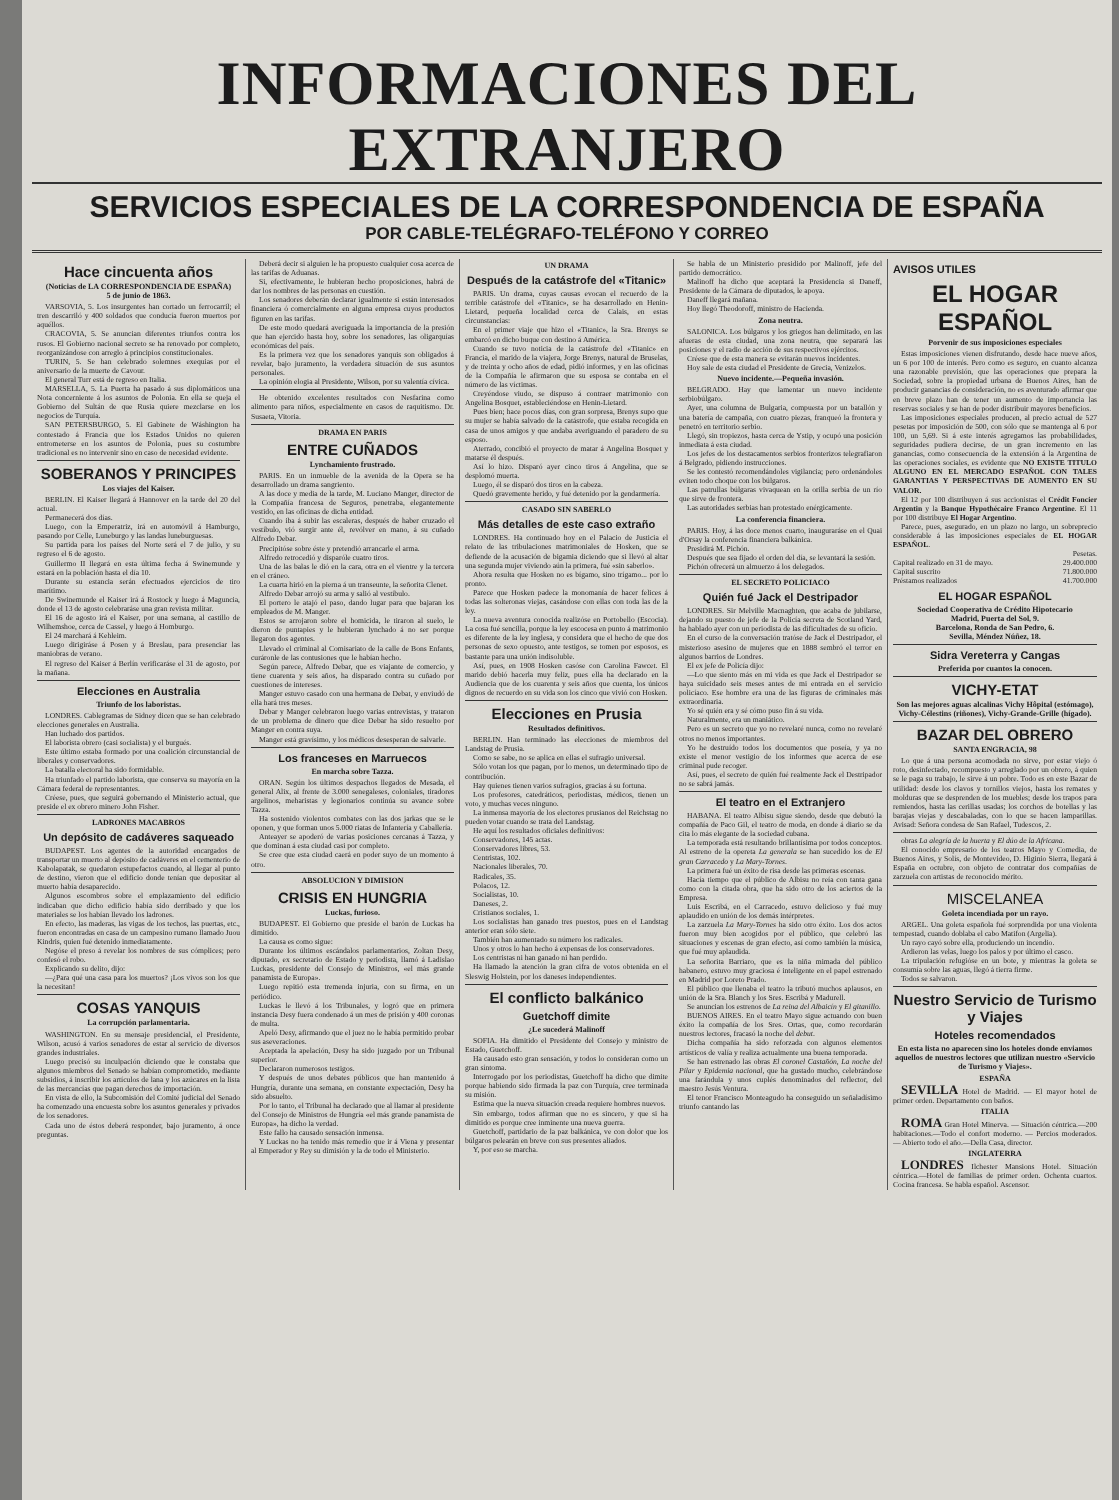INFORMACIONES DEL EXTRANJERO
SERVICIOS ESPECIALES DE LA CORRESPONDENCIA DE ESPAÑA
POR CABLE-TELÉGRAFO-TELÉFONO Y CORREO
Hace cincuenta años
(Noticias de LA CORRESPONDENCIA DE ESPAÑA)
5 de junio de 1863.
VARSOVIA, 5. Los insurgentes han cortado un ferrocarril; el tren descarriló y 400 soldados que conducía fueron muertos por aquéllos.
CRACOVIA, 5. Se anuncian diferentes triunfos contra los rusos. El Gobierno nacional secreto se ha renovado por completo, reorganizándose con arreglo á principios constitucionales.
TURIN, 5. Se han celebrado solemnes exequias por el aniversario de la muerte de Cavour.
El general Turr está de regreso en Italia.
MARSELLA, 5. La Puerta ha pasado á sus diplomáticos una Nota concerniente á los asuntos de Polonia. En ella se queja el Gobierno del Sultán de que Rusia quiere mezclarse en los negocios de Turquía.
SAN PETERSBURGO, 5. El Gabinete de Wáshington ha contestado á Francia que los Estados Unidos no quieren entrometerse en los asuntos de Polonia, pues su costumbre tradicional es no intervenir sino en caso de necesidad evidente.
SOBERANOS Y PRINCIPES
Los viajes del Kaiser.
BERLIN. El Kaiser llegará á Hannover en la tarde del 20 del actual.
Permanecerá dos días.
Luego, con la Emperatriz, irá en automóvil á Hamburgo, pasando por Celle, Luneburgo y las landas luneburguesas.
Su partida para los países del Norte será el 7 de julio, y su regreso el 6 de agosto.
Guillermo II llegará en esta última fecha á Swinemunde y estará en la población hasta el día 10.
Durante su estancia serán efectuados ejercicios de tiro marítimo.
De Swinemunde el Kaiser irá á Rostock y luego á Maguncia, donde el 13 de agosto celebraráse una gran revista militar.
El 16 de agosto irá el Kaiser, por una semana, al castillo de Wilhemshoe, cerca de Cassel, y luego á Homburgo.
El 24 marchará á Kehleim.
Luego dirigiráse á Posen y á Breslau, para presenciar las maniobras de verano.
El regreso del Kaiser á Berlín verificaráse el 31 de agosto, por la mañana.
Elecciones en Australia
Triunfo de los laboristas.
LONDRES. Cablegramas de Sidney dicen que se han celebrado elecciones generales en Australia.
Han luchado dos partidos.
El laborista obrero (casi socialista) y el burgués.
Este último estaba formado por una coalición circunstancial de liberales y conservadores.
La batalla electoral ha sido formidable.
Ha triunfado el partido laborista, que conserva su mayoría en la Cámara federal de representantes.
Créese, pues, que seguirá gobernando el Ministerio actual, que preside el ex obrero minero John Fisher.
LADRONES MACABROS
Un depósito de cadáveres saqueado
BUDAPEST. Los agentes de la autoridad encargados de transportar un muerto al depósito de cadáveres en el cementerio de Kabolapatak, se quedaron estupefactos cuando, al llegar al punto de destino, vieron que el edificio donde tenían que depositar al muerto había desaparecido.
Algunos escombros sobre el emplazamiento del edificio indicaban que dicho edificio había sido derribado y que los materiales se los habían llevado los ladrones.
En efecto, las maderas, las vigas de los techos, las puertas, etc., fueron encontradas en casa de un campesino rumano llamado Juou Kindris, quien fué detenido inmediatamente.
Negóse el preso á revelar los nombres de sus cómplices; pero confesó el robo.
Explicando su delito, dijo:
—¿Para qué una casa para los muertos? ¡Los vivos son los que la necesitan!
COSAS YANQUIS
La corrupción parlamentaria.
WASHINGTON. En su mensaje presidencial, el Presidente, Wilson, acusó á varios senadores de estar al servicio de diversos grandes industriales.
Luego precisó su inculpación diciendo que le constaba que algunos miembros del Senado se habían comprometido, mediante subsidios, á inscribir los artículos de lana y los azúcares en la lista de las mercancías que pagan derechos de importación.
En vista de ello, la Subcomisión del Comité judicial del Senado ha comenzado una encuesta sobre los asuntos generales y privados de los senadores.
Cada uno de éstos deberá responder, bajo juramento, á once preguntas.
Deberá decir si alguien le ha propuesto cualquier cosa acerca de las tarifas de Aduanas.
Si, efectivamente, le hubieran hecho proposiciones, habrá de dar los nombres de las personas en cuestión.
Los senadores deberán declarar igualmente si están interesados financiera ó comercialmente en alguna empresa cuyos productos figuren en las tarifas.
De este modo quedará averiguada la importancia de la presión que han ejercido hasta hoy, sobre los senadores, las oligarquías económicas del país.
Es la primera vez que los senadores yanquis son obligados á revelar, bajo juramento, la verdadera situación de sus asuntos personales.
La opinión elogia al Presidente, Wilson, por su valentía cívica.
He obtenido excelentes resultados con Nesfarina como alimento para niños, especialmente en casos de raquitismo. Dr. Susaeta, Vitoria.
DRAMA EN PARIS
ENTRE CUÑADOS
Lynchamiento frustrado.
PARIS. En un inmueble de la avenida de la Opera se ha desarrollado un drama sangriento.
A las doce y media de la tarde, M. Luciano Manger, director de la Compañía francesa de Seguros, penetraba, elegantemente vestido, en las oficinas de dicha entidad.
Cuando iba á subir las escaleras, después de haber cruzado el vestíbulo, vió surgir ante él, revólver en mano, á su cuñado Alfredo Debar.
Precipitóse sobre éste y pretendió arrancarle el arma.
Alfredo retrocedió y disparóle cuatro tiros.
Una de las balas le dió en la cara, otra en el vientre y la tercera en el cráneo.
La cuarta hirió en la pierna á un transeunte, la señorita Clenet.
Alfredo Debar arrojó su arma y salió al vestíbulo.
El portero le atajó el paso, dando lugar para que bajaran los empleados de M. Manger.
Estos se arrojaron sobre el homicida, le tiraron al suelo, le dieron de puntapies y le hubieran lynchado á no ser porque llegaron dos agentes.
Llevado el criminal al Comisariato de la calle de Bons Enfants, curáronle de las contusiones que le habían hecho.
Según parece, Alfredo Debar, que es viajante de comercio, y tiene cuarenta y seis años, ha disparado contra su cuñado por cuestiones de intereses.
Manger estuvo casado con una hermana de Debat, y enviudó de ella hará tres meses.
Debar y Manger celebraron luego varias entrevistas, y trataron de un problema de dinero que dice Debar ha sido resuelto por Manger en contra suya.
Manger está gravísimo, y los médicos desesperan de salvarle.
Los franceses en Marruecos
En marcha sobre Tazza.
ORAN. Según los últimos despachos llegados de Mesada, el general Alix, al frente de 3.000 senegaleses, coloniales, tiradores argelinos, meharistas y legionarios continúa su avance sobre Tazza.
Ha sostenido violentos combates con las dos jarkas que se le oponen, y que forman unos 5.000 riatas de Infantería y Caballería.
Anteayer se apoderó de varias posiciones cercanas á Tazza, y que dominan á esta ciudad casi por completo.
Se cree que esta ciudad caerá en poder suyo de un momento á otro.
ABSOLUCION Y DIMISION
CRISIS EN HUNGRIA
Luckas, furioso.
BUDAPEST. El Gobierno que preside el barón de Luckas ha dimitido.
La causa es como sigue:
Durante los últimos escándalos parlamentarios, Zoltan Desy, diputado, ex secretario de Estado y periodista, llamó á Ladislao Luckas, presidente del Consejo de Ministros, «el más grande panamista de Europa».
Luego repitió esta tremenda injuria, con su firma, en un periódico.
Luckas le llevó á los Tribunales, y logró que en primera instancia Desy fuera condenado á un mes de prisión y 400 coronas de multa.
Apeló Desy, afirmando que el juez no le había permitido probar sus aseveraciones.
Aceptada la apelación, Desy ha sido juzgado por un Tribunal superior.
Declararon numerosos testigos.
Y después de unos debates públicos que han mantenido á Hungría, durante una semana, en constante expectación, Desy ha sido absuelto.
Por lo tanto, el Tribunal ha declarado que al llamar al presidente del Consejo de Ministros de Hungría «el más grande panamista de Europa», ha dicho la verdad.
Este fallo ha causado sensación inmensa.
Y Luckas no ha tenido más remedio que ir á Viena y presentar al Emperador y Rey su dimisión y la de todo el Ministerio.
UN DRAMA
Después de la catástrofe del «Titanic»
PARIS. Un drama, cuyas causas evocan el recuerdo de la terrible catástrofe del «Titanic», se ha desarrollado en Henin-Lietard, pequeña localidad cerca de Calais, en estas circunstancias:
En el primer viaje que hizo el «Titanic», la Sra. Brenys se embarcó en dicho buque con destino á América.
Cuando se tuvo noticia de la catástrofe del «Titanic» en Francia, el marido de la viajera, Jorge Brenys, natural de Bruselas, y de treinta y ocho años de edad, pidió informes, y en las oficinas de la Compañía le afirmaron que su esposa se contaba en el número de las víctimas.
Creyéndose viudo, se dispuso á contraer matrimonio con Angelina Bosquet, estableciéndose en Henin-Lietard.
Pues bien; hace pocos días, con gran sorpresa, Brenys supo que su mujer se había salvado de la catástrofe, que estaba recogida en casa de unos amigos y que andaba averiguando el paradero de su esposo.
Aterrado, concibió el proyecto de matar á Angelina Bosquet y matarse él después.
Así lo hizo. Disparó ayer cinco tiros á Angelina, que se desplomó muerta.
Luego, él se disparó dos tiros en la cabeza.
Quedó gravemente herido, y fué detenido por la gendarmería.
CASADO SIN SABERLO
Más detalles de este caso extraño
LONDRES. Ha continuado hoy en el Palacio de Justicia el relato de las tribulaciones matrimoniales de Hosken, que se defiende de la acusación de bigamia diciendo que si llevó al altar una segunda mujer viviendo aún la primera, fué «sin saberlo».
Ahora resulta que Hosken no es bígamo, sino trígamo... por lo pronto.
Parece que Hosken padece la monomanía de hacer felices á todas las solteronas viejas, casándose con ellas con toda las de la ley.
La nueva aventura conocida realizóse en Portobello (Escocia). La cosa fué sencilla, porque la ley escocesa en punto á matrimonio es diferente de la ley inglesa, y considera que el hecho de que dos personas de sexo opuesto, ante testigos, se tomen por esposos, es bastante para una unión indisoluble.
Así, pues, en 1908 Hosken casóse con Carolina Fawcet. El marido debió hacerla muy feliz, pues ella ha declarado en la Audiencia que de los cuarenta y seis años que cuenta, los únicos dignos de recuerdo en su vida son los cinco que vivió con Hosken.
Elecciones en Prusia
Resultados definitivos.
BERLIN. Han terminado las elecciones de miembros del Landstag de Prusia.
Como se sabe, no se aplica en ellas el sufragio universal.
Sólo votan los que pagan, por lo menos, un determinado tipo de contribución.
Hay quienes tienen varios sufragios, gracias á su fortuna.
Los profesores, catedráticos, periodistas, médicos, tienen un voto, y muchas veces ninguno.
La inmensa mayoría de los electores prusianos del Reichstag no pueden votar cuando se trata del Landstag.
He aquí los resultados oficiales definitivos:
Conservadores, 145 actas.
Conservadores libres, 53.
Centristas, 102.
Nacionales liberales, 70.
Radicales, 35.
Polacos, 12.
Socialistas, 10.
Daneses, 2.
Cristianos sociales, 1.
Los socialistas han ganado tres puestos, pues en el Landstag anterior eran sólo siete.
También han aumentado su número los radicales.
Unos y otros lo han hecho á expensas de los conservadores.
Los centristas ni han ganado ni han perdido.
Ha llamado la atención la gran cifra de votos obtenida en el Sleswig Holstein, por los daneses independientes.
El conflicto balkánico
Guetchoff dimite
¿Le sucederá Malinoff
SOFIA. Ha dimitido el Presidente del Consejo y ministro de Estado, Guetchoff.
Ha causado esto gran sensación, y todos lo consideran como un gran síntoma.
Interrogado por los periodistas, Guetchoff ha dicho que dimite porque habiendo sido firmada la paz con Turquía, cree terminada su misión.
Estima que la nueva situación creada requiere hombres nuevos.
Sin embargo, todos afirman que no es sincero, y que si ha dimitido es porque cree inminente una nueva guerra.
Guetchoff, partidario de la paz balkánica, ve con dolor que los búlgaros pelearán en breve con sus presentes aliados.
Y, por eso se marcha.
Se habla de un Ministerio presidido por Malinoff, jefe del partido democrático.
Malinoff ha dicho que aceptará la Presidencia si Daneff, Presidente de la Cámara de diputados, le apoya.
Daneff llegará mañana.
Hoy llegó Theodoroff, ministro de Hacienda.
Zona neutra.
SALONICA. Los búlgaros y los griegos han delimitado, en las afueras de esta ciudad, una zona neutra, que separará las posiciones y el radio de acción de sus respectivos ejércitos.
Créese que de esta manera se evitarán nuevos incidentes.
Hoy sale de esta ciudad el Presidente de Grecia, Venizelos.
Nuevo incidente.—Pequeña invasión.
BELGRADO. Hay que lamentar un nuevo incidente serbiobúlgaro.
Ayer, una columna de Bulgaria, compuesta por un batallón y una batería de campaña, con cuatro piezas, franqueó la frontera y penetró en territorio serbio.
Llegó, sin tropiezos, hasta cerca de Ystip, y ocupó una posición inmediata á esta ciudad.
Los jefes de los destacamentos serbios fronterizos telegrafiaron á Belgrado, pidiendo instrucciones.
Se les contestó recomendándoles vigilancia; pero ordenándoles eviten todo choque con los búlgaros.
Las patrullas búlgaras vivaquean en la orilla serbia de un río que sirve de frontera.
Las autoridades serbias han protestado enérgicamente.
La conferencia financiera.
PARIS. Hoy, á las doce menos cuarto, inauguraráse en el Quai d'Orsay la conferencia financiera balkánica.
Presidirá M. Pichón.
Después que sea fijado el orden del día, se levantará la sesión.
Pichón ofrecerá un almuerzo á los delegados.
EL SECRETO POLICIACO
Quién fué Jack el Destripador
LONDRES. Sir Melville Macnaghten, que acaba de jubilarse, dejando su puesto de jefe de la Policía secreta de Scotland Yard, ha hablado ayer con un periodista de las dificultades de su oficio.
En el curso de la conversación tratóse de Jack el Destripador, el misterioso asesino de mujeres que en 1888 sembró el terror en algunos barrios de Londres.
El ex jefe de Policía dijo:
—Lo que siento más en mi vida es que Jack el Destripador se haya suicidado seis meses antes de mi entrada en el servicio policíaco. Ese hombre era una de las figuras de criminales más extraordinaria.
Yo sé quién era y sé cómo puso fin á su vida.
Naturalmente, era un maniático.
Pero es un secreto que yo no revelaré nunca, como no revelaré otros no menos importantes.
Yo he destruído todos los documentos que poseía, y ya no existe el menor vestigio de los informes que acerca de ese criminal pude recoger.
Así, pues, el secreto de quién fué realmente Jack el Destripador no se sabrá jamás.
El teatro en el Extranjero
HABANA. El teatro Albisu sigue siendo, desde que debutó la compañía de Paco Gil, el teatro de moda, en donde á diario se da cita lo más elegante de la sociedad cubana.
La temporada está resultando brillantísima por todos conceptos. Al estreno de la opereta La generala se han sucedido los de El gran Carracedo y La Mary-Tornes.
La primera fué un éxito de risa desde las primeras escenas.
Hacía tiempo que el público de Albisu no reía con tanta gana como con la citada obra, que ha sido otro de los aciertos de la Empresa.
Luis Escribá, en el Carracedo, estuvo delicioso y fué muy aplaudido en unión de los demás intérpretes.
La zarzuela La Mary-Tornes ha sido otro éxito. Los dos actos fueron muy bien acogidos por el público, que celebró las situaciones y escenas de gran efecto, así como también la música, que fué muy aplaudida.
La señorita Barriaro, que es la niña mimada del público habanero, estuvo muy graciosa é inteligente en el papel estrenado en Madrid por Loreto Prado.
El público que llenaba el teatro la tributó muchos aplausos, en unión de la Sra. Blanch y los Sres. Escribá y Madurell.
Se anuncian los estrenos de La reina del Albaicín y El gitanillo.
BUENOS AIRES. En el teatro Mayo sigue actuando con buen éxito la compañía de los Sres. Ortas, que, como recordarán nuestros lectores, fracasó la noche del debut.
Dicha compañía ha sido reforzada con algunos elementos artísticos de valía y realiza actualmente una buena temporada.
Se han estrenado las obras El coronel Castañón, La noche del Pilar y Epidemia nacional, que ha gustado mucho, celebrándose una farándula y unos cuplés denominados del reflector, del maestro Jesús Ventura.
El tenor Francisco Monteagudo ha conseguido un señaladísimo triunfo cantando las
AVISOS UTILES
EL HOGAR ESPAÑOL
Porvenir de sus imposiciones especiales
Estas imposiciones vienen disfrutando, desde hace nueve años, un 6 por 100 de interés. Pero como es seguro, en cuanto alcanza una razonable previsión, que las operaciones que prepara la Sociedad, sobre la propiedad urbana de Buenos Aires, han de producir ganancias de consideración, no es aventurado afirmar que en breve plazo han de tener un aumento de importancia las reservas sociales y se han de poder distribuir mayores beneficios.
Las imposiciones especiales producen, al precio actual de 527 pesetas por imposición de 500, con sólo que se mantenga al 6 por 100, un 5,69. Si á este interés agregamos las probabilidades, seguridades pudiera decirse, de un gran incremento en las ganancias, como consecuencia de la extensión á la Argentina de las operaciones sociales, es evidente que NO EXISTE TITULO ALGUNO EN EL MERCADO ESPAÑOL CON TALES GARANTIAS Y PERSPECTIVAS DE AUMENTO EN SU VALOR.
El 12 por 100 distribuyen á sus accionistas el Crédit Foncier Argentin y la Banque Hypothécaire Franco Argentine. El 11 por 100 distribuye El Hogar Argentino.
Parece, pues, asegurado, en un plazo no largo, un sobreprecio considerable á las imposiciones especiales de EL HOGAR ESPAÑOL.
| | Pesetas. |
| Capital realizado en 31 de mayo. | 29.400.000 |
| Capital suscrito | 71.800.000 |
| Préstamos realizados | 41.700.000 |
EL HOGAR ESPAÑOL
Sociedad Cooperativa de Crédito Hipotecario
Madrid, Puerta del Sol, 9.
Barcelona, Ronda de San Pedro, 6.
Sevilla, Méndez Núñez, 18.
Sidra Vereterra y Cangas
Preferida por cuantos la conocen.
VICHY-ETAT
Son las mejores aguas alcalinas Vichy Hôpital (estómago), Vichy-Célestins (riñones), Vichy-Grande-Grille (hígado).
BAZAR DEL OBRERO
SANTA ENGRACIA, 98
Lo que á una persona acomodada no sirve, por estar viejo ó roto, desinfectado, recompuesto y arreglado por un obrero, á quien se le paga su trabajo, le sirve á un pobre. Todo es en este Bazar de utilidad: desde los clavos y tornillos viejos, hasta los remates y molduras que se desprenden de los muebles; desde los trapos para remiendos, hasta las cerillas usadas; los corchos de botellas y las barajas viejas y descabaladas, con lo que se hacen lamparillas. Avisad: Señora condesa de San Rafael, Tudescos, 2.
obras La alegría de la huerta y El dúo de la Africana.
El conocido empresario de los teatros Mayo y Comedia, de Buenos Aires, y Solís, de Montevideo, D. Higinio Sierra, llegará á España en octubre, con objeto de contratar dos compañías de zarzuela con artistas de reconocido mérito.
MISCELANEA
Goleta incendiada por un rayo.
ARGEL. Una goleta española fué sorprendida por una violenta tempestad, cuando doblaba el cabo Matifon (Argelia).
Un rayo cayó sobre ella, produciendo un incendio.
Ardieron las velas, luego los palos y por último el casco.
La tripulación refugióse en un bote, y mientras la goleta se consumía sobre las aguas, llegó á tierra firme.
Todos se salvaron.
Nuestro Servicio de Turismo y Viajes
Hoteles recomendados
En esta lista no aparecen sino los hoteles donde enviamos aquellos de nuestros lectores que utilizan nuestro «Servicio de Turismo y Viajes».
ESPAÑA
SEVILLA Hotel de Madrid. — El mayor hotel de primer orden. Departamento con baños.
ITALIA
ROMA Gran Hotel Minerva. — Situación céntrica.—200 habitaciones.—Todo el confort moderno. — Percios moderados. — Abierto todo el año.—Della Casa, director.
INGLATERRA
LONDRES Ilchester Mansions Hotel. Situación céntrica.—Hotel de familias de primer orden. Ochenta cuartos. Cocina francesa. Se habla español. Ascensor.